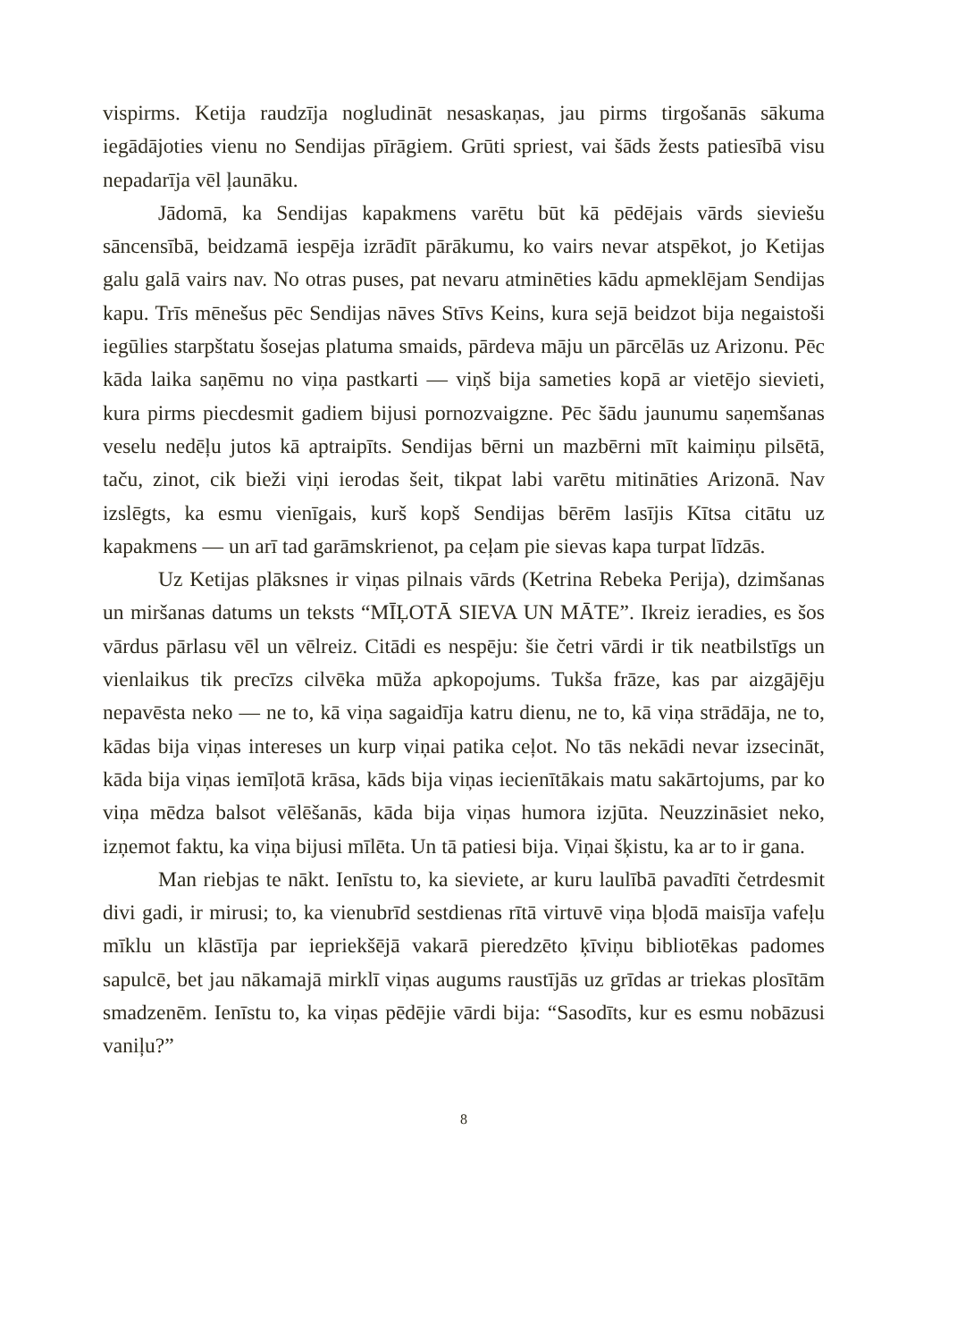vispirms. Ketija raudzīja nogludināt nesaskaņas, jau pirms tirgošanās sākuma iegādājoties vienu no Sendijas pīrāgiem. Grūti spriest, vai šāds žests patiesībā visu nepadarīja vēl ļaunāku.
Jādomā, ka Sendijas kapakmens varētu būt kā pēdējais vārds sieviešu sāncensībā, beidzamā iespēja izrādīt pārākumu, ko vairs nevar atspēkot, jo Ketijas galu galā vairs nav. No otras puses, pat nevaru atminēties kādu apmeklējam Sendijas kapu. Trīs mēnešus pēc Sendijas nāves Stīvs Keins, kura sejā beidzot bija negaistoši iegūlies starpštatu šosejas platuma smaids, pārdeva māju un pārcēlās uz Arizonu. Pēc kāda laika saņēmu no viņa pastkarti — viņš bija sameties kopā ar vietējo sievieti, kura pirms piecdesmit gadiem bijusi pornozvaigzne. Pēc šādu jaunumu saņemšanas veselu nedēļu jutos kā aptraipīts. Sendijas bērni un mazbērni mīt kaimiņu pilsētā, taču, zinot, cik bieži viņi ierodas šeit, tikpat labi varētu mitināties Arizonā. Nav izslēgts, ka esmu vienīgais, kurš kopš Sendijas bērēm lasījis Kītsa citātu uz kapakmens — un arī tad garāmskrienot, pa ceļam pie sievas kapa turpat līdzās.
Uz Ketijas plāksnes ir viņas pilnais vārds (Ketrina Rebeka Perija), dzimšanas un miršanas datums un teksts “MĪĻOTĀ SIEVA UN MĀTE”. Ikreiz ieradies, es šos vārdus pārlasu vēl un vēlreiz. Citādi es nespēju: šie četri vārdi ir tik neatbilstīgs un vienlaikus tik precīzs cilvēka mūža apkopojums. Tukša frāze, kas par aizgājēju nepavēsta neko — ne to, kā viņa sagaidīja katru dienu, ne to, kā viņa strādāja, ne to, kādas bija viņas intereses un kurp viņai patika ceļot. No tās nekādi nevar izsecināt, kāda bija viņas iemīļotā krāsa, kāds bija viņas iecienītākais matu sakārtojums, par ko viņa mēdza balsot vēlēšanās, kāda bija viņas humora izjūta. Neuzzināsiet neko, izņemot faktu, ka viņa bijusi mīlēta. Un tā patiesi bija. Viņai šķistu, ka ar to ir gana.
Man riebjas te nākt. Ienīstu to, ka sieviete, ar kuru laulībā pavadīti četrdesmit divi gadi, ir mirusi; to, ka vienubrīd sestdienas rītā virtuvē viņa bļodā maisīja vafeļu mīklu un klāstīja par iepriekšējā vakarā pieredzēto ķīviņu bibliotēkas padomes sapulcē, bet jau nākamajā mirklī viņas augums raustījās uz grīdas ar triekas plosītām smadzenēm. Ienīstu to, ka viņas pēdējie vārdi bija: “Sasodīts, kur es esmu nobāzusi vaniļu?”
8